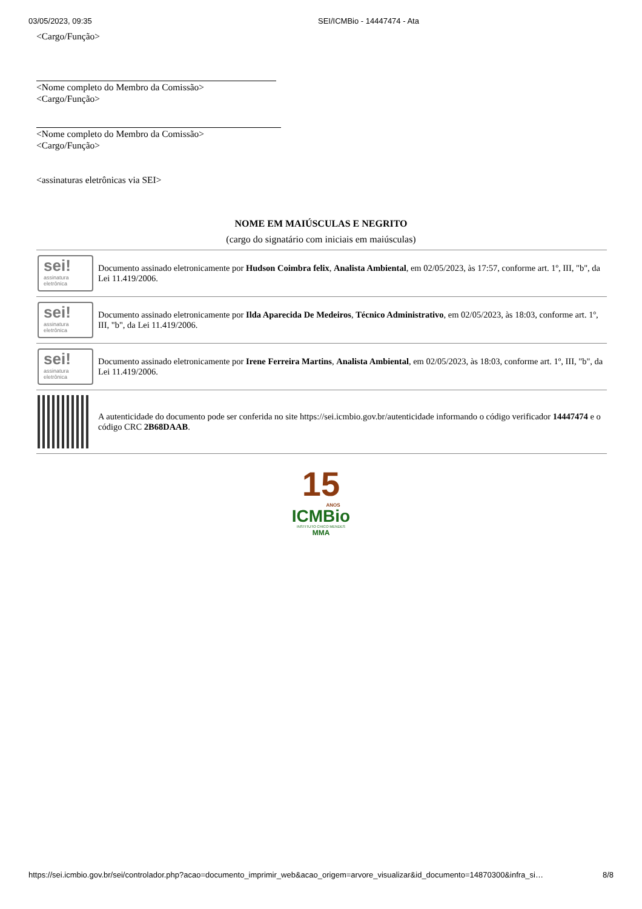03/05/2023, 09:35 SEI/ICMBio - 14447474 - Ata
<Cargo/Função>
<Nome completo do Membro da Comissão>
<Cargo/Função>
<Nome completo do Membro da Comissão>
<Cargo/Função>
<assinaturas eletrônicas via SEI>
NOME EM MAIÚSCULAS E NEGRITO
(cargo do signatário com iniciais em maiúsculas)
| sei! assinatura eletrônica | Documento assinado eletronicamente por Hudson Coimbra felix , Analista Ambiental , em 02/05/2023, às 17:57, conforme art. 1º, III, "b", da Lei 11.419/2006. |
| sei! assinatura eletrônica | Documento assinado eletronicamente por Ilda Aparecida De Medeiros , Técnico Administrativo , em 02/05/2023, às 18:03, conforme art. 1º, III, "b", da Lei 11.419/2006. |
| sei! assinatura eletrônica | Documento assinado eletronicamente por Irene Ferreira Martins , Analista Ambiental , em 02/05/2023, às 18:03, conforme art. 1º, III, "b", da Lei 11.419/2006. |
| | A autenticidade do documento pode ser conferida no site https://sei.icmbio.gov.br/autenticidade informando o código verificador 14447474 e o código CRC 2B68DAAB . |
15
ANOS
ICMBio
INSTITUTO CHICO MENDES
MMA
https://sei.icmbio.gov.br/sei/controlador.php?acao=documento_imprimir_web&acao_origem=arvore_visualizar&id_documento=14870300&infra_si… 8/8